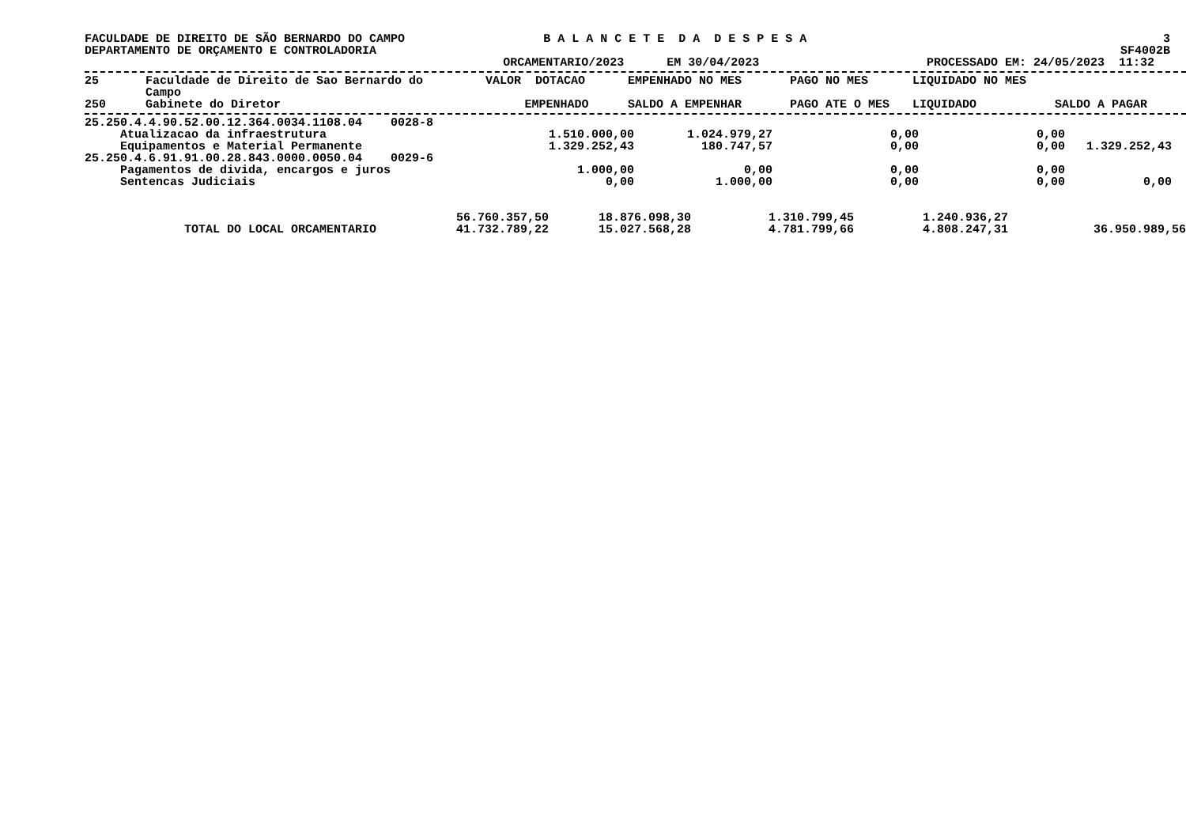| FACULDADE DE DIREITO DE SÃO BERNARDO DO CAMPO | B A L A N C E T E D A D E S P E S A | 3 |
| DEPARTAMENTO DE ORÇAMENTO E CONTROLADORIA | | SF4002B |
| | ORCAMENTARIO/2023 EM 30/04/2023 | PROCESSADO EM: 24/05/2023 11:32 |
| 25 | Faculdade de Direito de Sao Bernardo do Campo | VALOR DOTACAO | EMPENHADO NO MES | PAGO NO MES | LIQUIDADO NO MES | |
| --- | --- | --- | --- | --- | --- | --- |
| 250 | Gabinete do Diretor | EMPENHADO | SALDO A EMPENHAR | PAGO ATE O MES | LIQUIDADO | SALDO A PAGAR |
| 25.250.4.4.90.52.00.12.364.0034.1108.04 0028-8 | | | | | |
| Atualizacao da infraestrutura | 1.510.000,00 | 1.024.979,27 | 0,00 | 0,00 | |
| Equipamentos e Material Permanente | 1.329.252,43 | 180.747,57 | 0,00 | 0,00 | 1.329.252,43 |
| 25.250.4.6.91.91.00.28.843.0000.0050.04 0029-6 | | | | | |
| Pagamentos de divida, encargos e juros | 1.000,00 | 0,00 | 0,00 | 0,00 | |
| Sentencas Judiciais | 0,00 | 1.000,00 | 0,00 | 0,00 | 0,00 |
| | 56.760.357,50 | 18.876.098,30 | 1.310.799,45 | 1.240.936,27 | |
| TOTAL DO LOCAL ORCAMENTARIO | 41.732.789,22 | 15.027.568,28 | 4.781.799,66 | 4.808.247,31 | 36.950.989,56 |